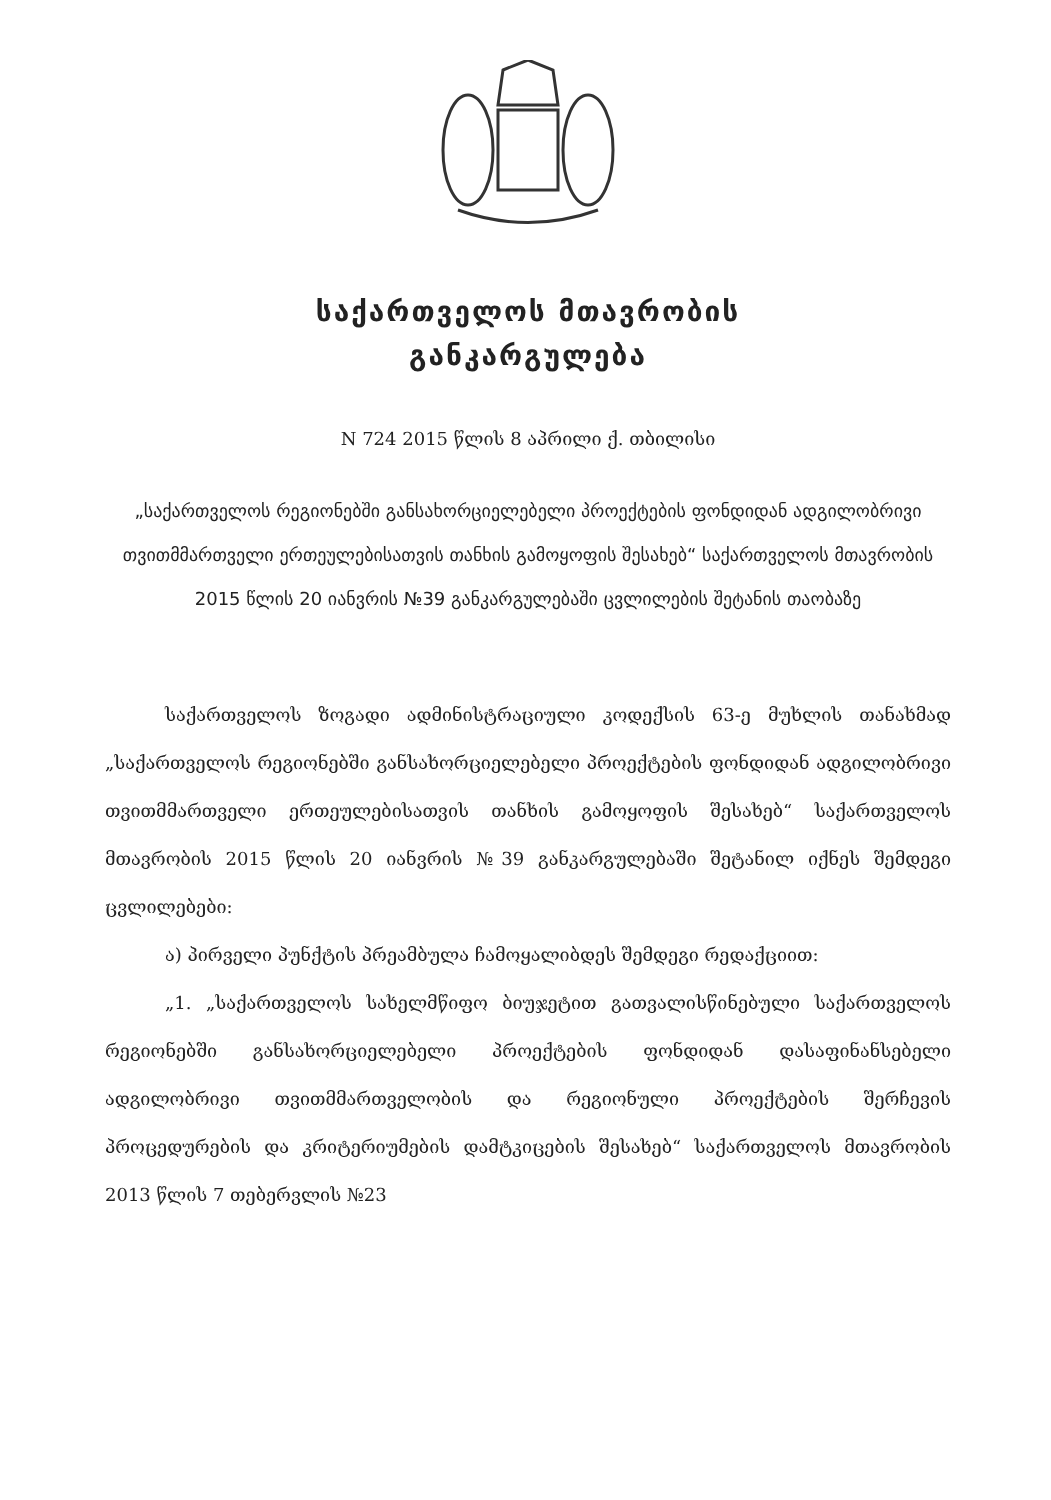საქართველოს მთავრობის
განკარგულება
N 724 2015 წლის 8 აპრილი ქ. თბილისი
„საქართველოს რეგიონებში განსახორციელებელი პროექტების ფონდიდან ადგილობრივი თვითმმართველი ერთეულებისათვის თანხის გამოყოფის შესახებ“ საქართველოს მთავრობის 2015 წლის 20 იანვრის №39 განკარგულებაში ცვლილების შეტანის თაობაზე
საქართველოს ზოგადი ადმინისტრაციული კოდექსის 63-ე მუხლის თანახმად „საქართველოს რეგიონებში განსახორციელებელი პროექტების ფონდიდან ადგილობრივი თვითმმართველი ერთეულებისათვის თანხის გამოყოფის შესახებ“ საქართველოს მთავრობის 2015 წლის 20 იანვრის №39 განკარგულებაში შეტანილ იქნეს შემდეგი ცვლილებები:
ა) პირველი პუნქტის პრეამბულა ჩამოყალიბდეს შემდეგი რედაქციით:
„1. „საქართველოს სახელმწიფო ბიუჯეტით გათვალისწინებული საქართველოს რეგიონებში განსახორციელებელი პროექტების ფონდიდან დასაფინანსებელი ადგილობრივი თვითმმართველობის და რეგიონული პროექტების შერჩევის პროცედურების და კრიტერიუმების დამტკიცების შესახებ“ საქართველოს მთავრობის 2013 წლის 7 თებერვლის №23